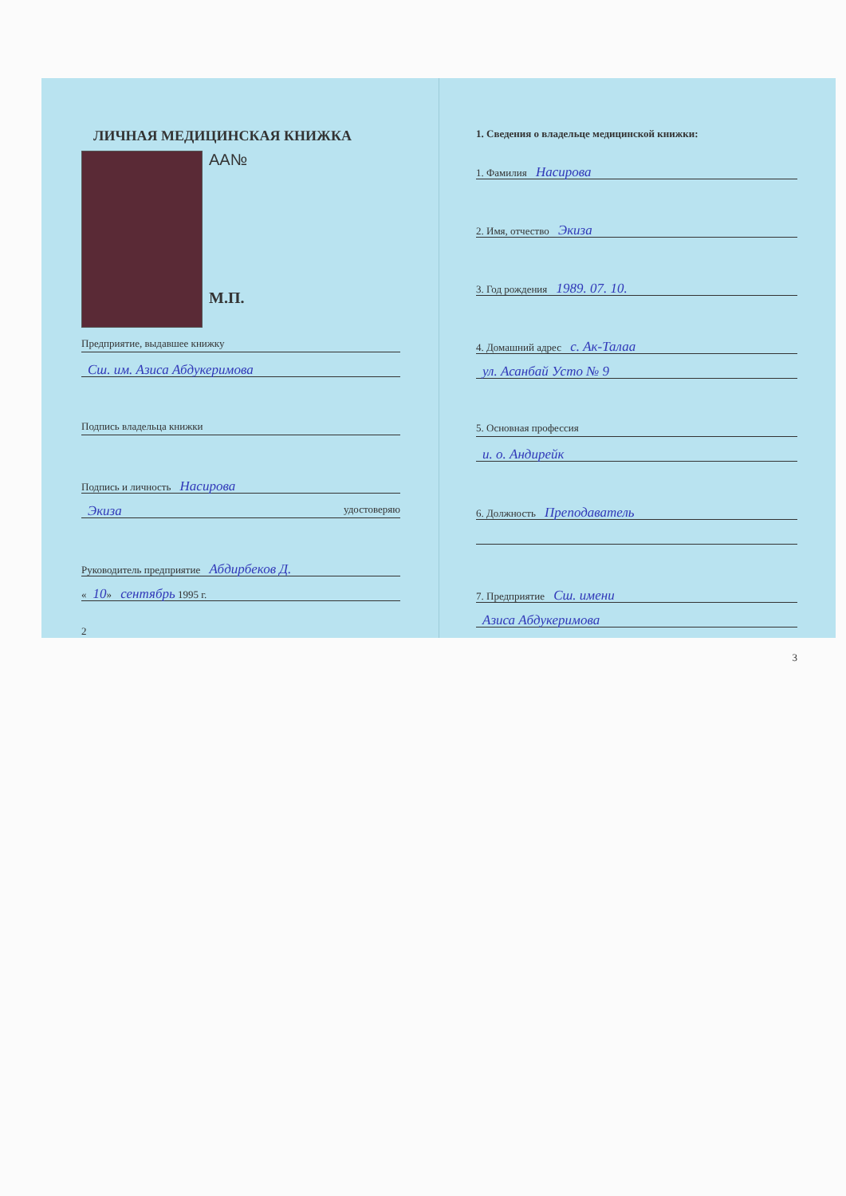ЛИЧНАЯ МЕДИЦИНСКАЯ КНИЖКА
AA№
М.П.
Предприятие, выдавшее книжку
Сш. им. Азиса Абдукеримова
Подпись владельца книжки
Подпись и личность Насирова
Экиза удостоверяю
Руководитель предприятие Абдирбеков Д.
« 10» сентябрь 1995 г.
2
1. Сведения о владельце медицинской книжки:
1. Фамилия Насирова
2. Имя, отчество Экиза
3. Год рождения 1989. 07. 10.
4. Домашний адрес с. Ак-Талаа
ул. Асанбай Усто № 9
5. Основная профессия
и. о. Андирейк
6. Должность Преподаватель
7. Предприятие Сш. имени
Азиса Абдукеримова
3